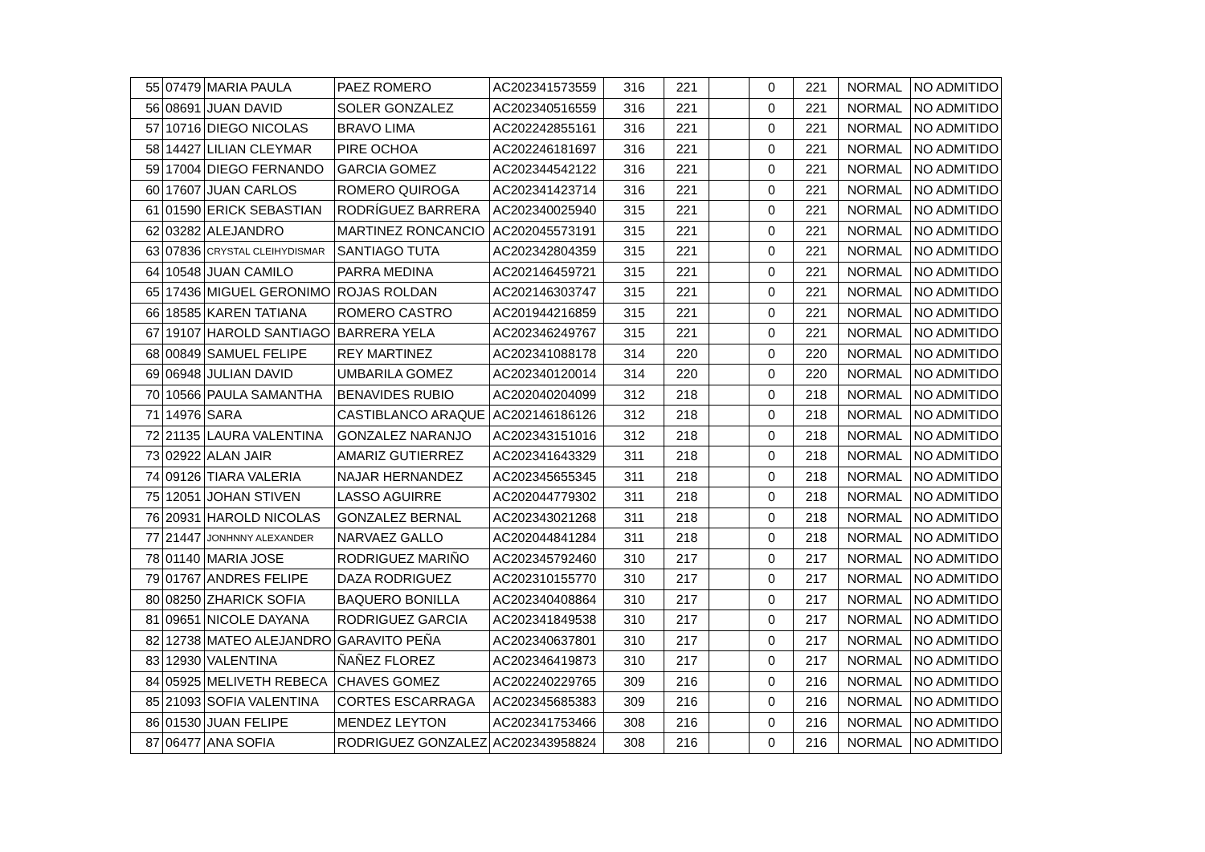| 55 | 07479 | MARIA PAULA | PAEZ ROMERO | AC202341573559 | 316 | 221 | | 0 | 221 | NORMAL | NO ADMITIDO |
| 56 | 08691 | JUAN DAVID | SOLER GONZALEZ | AC202340516559 | 316 | 221 | | 0 | 221 | NORMAL | NO ADMITIDO |
| 57 | 10716 | DIEGO NICOLAS | BRAVO LIMA | AC202242855161 | 316 | 221 | | 0 | 221 | NORMAL | NO ADMITIDO |
| 58 | 14427 | LILIAN CLEYMAR | PIRE OCHOA | AC202246181697 | 316 | 221 | | 0 | 221 | NORMAL | NO ADMITIDO |
| 59 | 17004 | DIEGO FERNANDO | GARCIA GOMEZ | AC202344542122 | 316 | 221 | | 0 | 221 | NORMAL | NO ADMITIDO |
| 60 | 17607 | JUAN CARLOS | ROMERO QUIROGA | AC202341423714 | 316 | 221 | | 0 | 221 | NORMAL | NO ADMITIDO |
| 61 | 01590 | ERICK SEBASTIAN | RODRÍGUEZ BARRERA | AC202340025940 | 315 | 221 | | 0 | 221 | NORMAL | NO ADMITIDO |
| 62 | 03282 | ALEJANDRO | MARTINEZ RONCANCIO | AC202045573191 | 315 | 221 | | 0 | 221 | NORMAL | NO ADMITIDO |
| 63 | 07836 | CRYSTAL CLEIHYDISMAR | SANTIAGO TUTA | AC202342804359 | 315 | 221 | | 0 | 221 | NORMAL | NO ADMITIDO |
| 64 | 10548 | JUAN CAMILO | PARRA MEDINA | AC202146459721 | 315 | 221 | | 0 | 221 | NORMAL | NO ADMITIDO |
| 65 | 17436 | MIGUEL GERONIMO | ROJAS ROLDAN | AC202146303747 | 315 | 221 | | 0 | 221 | NORMAL | NO ADMITIDO |
| 66 | 18585 | KAREN TATIANA | ROMERO CASTRO | AC201944216859 | 315 | 221 | | 0 | 221 | NORMAL | NO ADMITIDO |
| 67 | 19107 | HAROLD SANTIAGO | BARRERA YELA | AC202346249767 | 315 | 221 | | 0 | 221 | NORMAL | NO ADMITIDO |
| 68 | 00849 | SAMUEL FELIPE | REY MARTINEZ | AC202341088178 | 314 | 220 | | 0 | 220 | NORMAL | NO ADMITIDO |
| 69 | 06948 | JULIAN DAVID | UMBARILA GOMEZ | AC202340120014 | 314 | 220 | | 0 | 220 | NORMAL | NO ADMITIDO |
| 70 | 10566 | PAULA SAMANTHA | BENAVIDES RUBIO | AC202040204099 | 312 | 218 | | 0 | 218 | NORMAL | NO ADMITIDO |
| 71 | 14976 | SARA | CASTIBLANCO ARAQUE | AC202146186126 | 312 | 218 | | 0 | 218 | NORMAL | NO ADMITIDO |
| 72 | 21135 | LAURA VALENTINA | GONZALEZ NARANJO | AC202343151016 | 312 | 218 | | 0 | 218 | NORMAL | NO ADMITIDO |
| 73 | 02922 | ALAN JAIR | AMARIZ GUTIERREZ | AC202341643329 | 311 | 218 | | 0 | 218 | NORMAL | NO ADMITIDO |
| 74 | 09126 | TIARA VALERIA | NAJAR HERNANDEZ | AC202345655345 | 311 | 218 | | 0 | 218 | NORMAL | NO ADMITIDO |
| 75 | 12051 | JOHAN STIVEN | LASSO AGUIRRE | AC202044779302 | 311 | 218 | | 0 | 218 | NORMAL | NO ADMITIDO |
| 76 | 20931 | HAROLD NICOLAS | GONZALEZ BERNAL | AC202343021268 | 311 | 218 | | 0 | 218 | NORMAL | NO ADMITIDO |
| 77 | 21447 | JONHNNY ALEXANDER | NARVAEZ GALLO | AC202044841284 | 311 | 218 | | 0 | 218 | NORMAL | NO ADMITIDO |
| 78 | 01140 | MARIA JOSE | RODRIGUEZ MARIÑO | AC202345792460 | 310 | 217 | | 0 | 217 | NORMAL | NO ADMITIDO |
| 79 | 01767 | ANDRES FELIPE | DAZA RODRIGUEZ | AC202310155770 | 310 | 217 | | 0 | 217 | NORMAL | NO ADMITIDO |
| 80 | 08250 | ZHARICK SOFIA | BAQUERO BONILLA | AC202340408864 | 310 | 217 | | 0 | 217 | NORMAL | NO ADMITIDO |
| 81 | 09651 | NICOLE DAYANA | RODRIGUEZ GARCIA | AC202341849538 | 310 | 217 | | 0 | 217 | NORMAL | NO ADMITIDO |
| 82 | 12738 | MATEO ALEJANDRO | GARAVITO PEÑA | AC202340637801 | 310 | 217 | | 0 | 217 | NORMAL | NO ADMITIDO |
| 83 | 12930 | VALENTINA | ÑAÑEZ FLOREZ | AC202346419873 | 310 | 217 | | 0 | 217 | NORMAL | NO ADMITIDO |
| 84 | 05925 | MELIVETH REBECA | CHAVES GOMEZ | AC202240229765 | 309 | 216 | | 0 | 216 | NORMAL | NO ADMITIDO |
| 85 | 21093 | SOFIA VALENTINA | CORTES ESCARRAGA | AC202345685383 | 309 | 216 | | 0 | 216 | NORMAL | NO ADMITIDO |
| 86 | 01530 | JUAN FELIPE | MENDEZ LEYTON | AC202341753466 | 308 | 216 | | 0 | 216 | NORMAL | NO ADMITIDO |
| 87 | 06477 | ANA SOFIA | RODRIGUEZ GONZALEZ | AC202343958824 | 308 | 216 | | 0 | 216 | NORMAL | NO ADMITIDO |